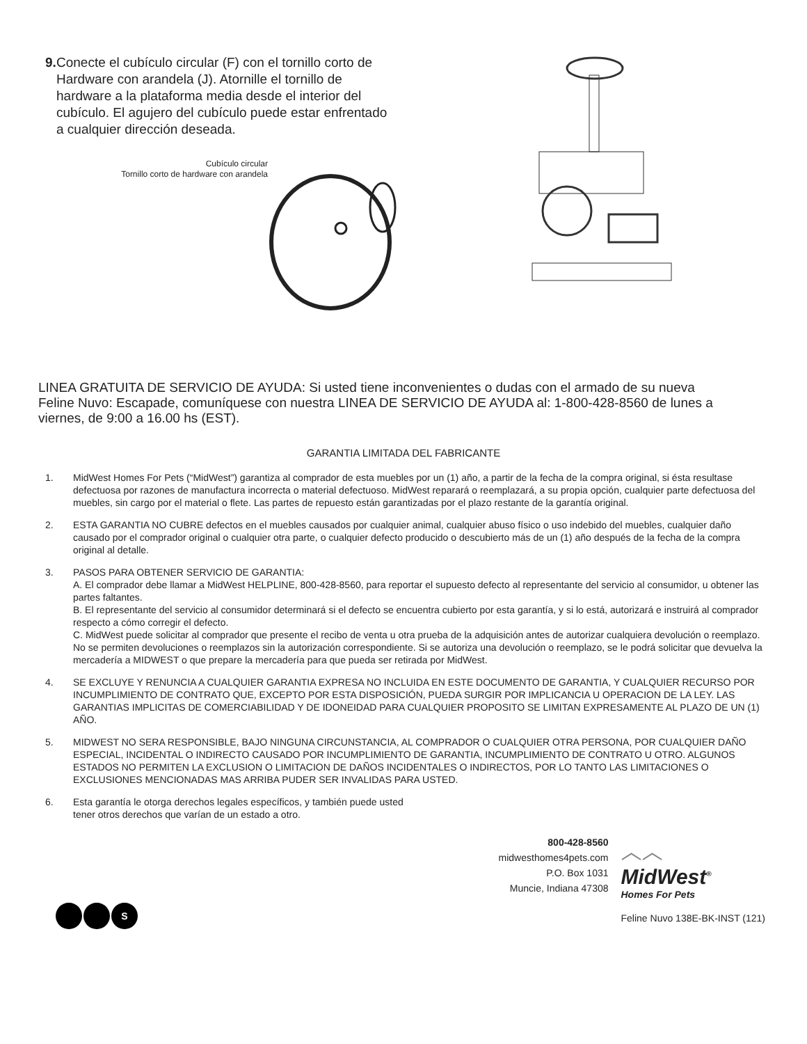9. Conecte el cubículo circular (F) con el tornillo corto de Hardware con arandela (J). Atornille el tornillo de hardware a la plataforma media desde el interior del cubículo. El agujero del cubículo puede estar enfrentado a cualquier dirección deseada.
Cubículo circular
Tornillo corto de hardware con arandela
LINEA GRATUITA DE SERVICIO DE AYUDA: Si usted tiene inconvenientes o dudas con el armado de su nueva Feline Nuvo: Escapade, comuníquese con nuestra LINEA DE SERVICIO DE AYUDA al: 1-800-428-8560 de lunes a viernes, de 9:00 a 16.00 hs (EST).
GARANTIA LIMITADA DEL FABRICANTE
1. MidWest Homes For Pets (“MidWest”) garantiza al comprador de esta muebles por un (1) año, a partir de la fecha de la compra original, si ésta resultase defectuosa por razones de manufactura incorrecta o material defectuoso. MidWest reparará o reemplazará, a su propia opción, cualquier parte defectuosa del muebles, sin cargo por el material o flete. Las partes de repuesto están garantizadas por el plazo restante de la garantía original.
2. ESTA GARANTIA NO CUBRE defectos en el muebles causados por cualquier animal, cualquier abuso físico o uso indebido del muebles, cualquier daño causado por el comprador original o cualquier otra parte, o cualquier defecto producido o descubierto más de un (1) año después de la fecha de la compra original al detalle.
3. PASOS PARA OBTENER SERVICIO DE GARANTIA:
A. El comprador debe llamar a MidWest HELPLINE, 800-428-8560, para reportar el supuesto defecto al representante del servicio al consumidor, u obtener las partes faltantes.
B. El representante del servicio al consumidor determinará si el defecto se encuentra cubierto por esta garantía, y si lo está, autorizará e instruirá al comprador respecto a cómo corregir el defecto.
C. MidWest puede solicitar al comprador que presente el recibo de venta u otra prueba de la adquisición antes de autorizar cualquiera devolución o reemplazo. No se permiten devoluciones o reemplazos sin la autorización correspondiente. Si se autoriza una devolución o reemplazo, se le podrá solicitar que devuelva la mercadería a MIDWEST o que prepare la mercadería para que pueda ser retirada por MidWest.
4. SE EXCLUYE Y RENUNCIA A CUALQUIER GARANTIA EXPRESA NO INCLUIDA EN ESTE DOCUMENTO DE GARANTIA, Y CUALQUIER RECURSO POR INCUMPLIMIENTO DE CONTRATO QUE, EXCEPTO POR ESTA DISPOSICIÓN, PUEDA SURGIR POR IMPLICANCIA U OPERACION DE LA LEY. LAS GARANTIAS IMPLICITAS DE COMERCIABILIDAD Y DE IDONEIDAD PARA CUALQUIER PROPOSITO SE LIMITAN EXPRESAMENTE AL PLAZO DE UN (1) AÑO.
5. MIDWEST NO SERA RESPONSIBLE, BAJO NINGUNA CIRCUNSTANCIA, AL COMPRADOR O CUALQUIER OTRA PERSONA, POR CUALQUIER DAÑO ESPECIAL, INCIDENTAL O INDIRECTO CAUSADO POR INCUMPLIMIENTO DE GARANTIA, INCUMPLIMIENTO DE CONTRATO U OTRO. ALGUNOS ESTADOS NO PERMITEN LA EXCLUSION O LIMITACION DE DAÑOS INCIDENTALES O INDIRECTOS, POR LO TANTO LAS LIMITACIONES O EXCLUSIONES MENCIONADAS MAS ARRIBA PUDER SER INVALIDAS PARA USTED.
6. Esta garantía le otorga derechos legales específicos, y también puede usted tener otros derechos que varían de un estado a otro.
800-428-8560
midwesthomes4pets.com
P.O. Box 1031
Muncie, Indiana 47308
︿︿
MidWest<sup>®</sup>
Homes For Pets
Feline Nuvo 138E-BK-INST (121)
S